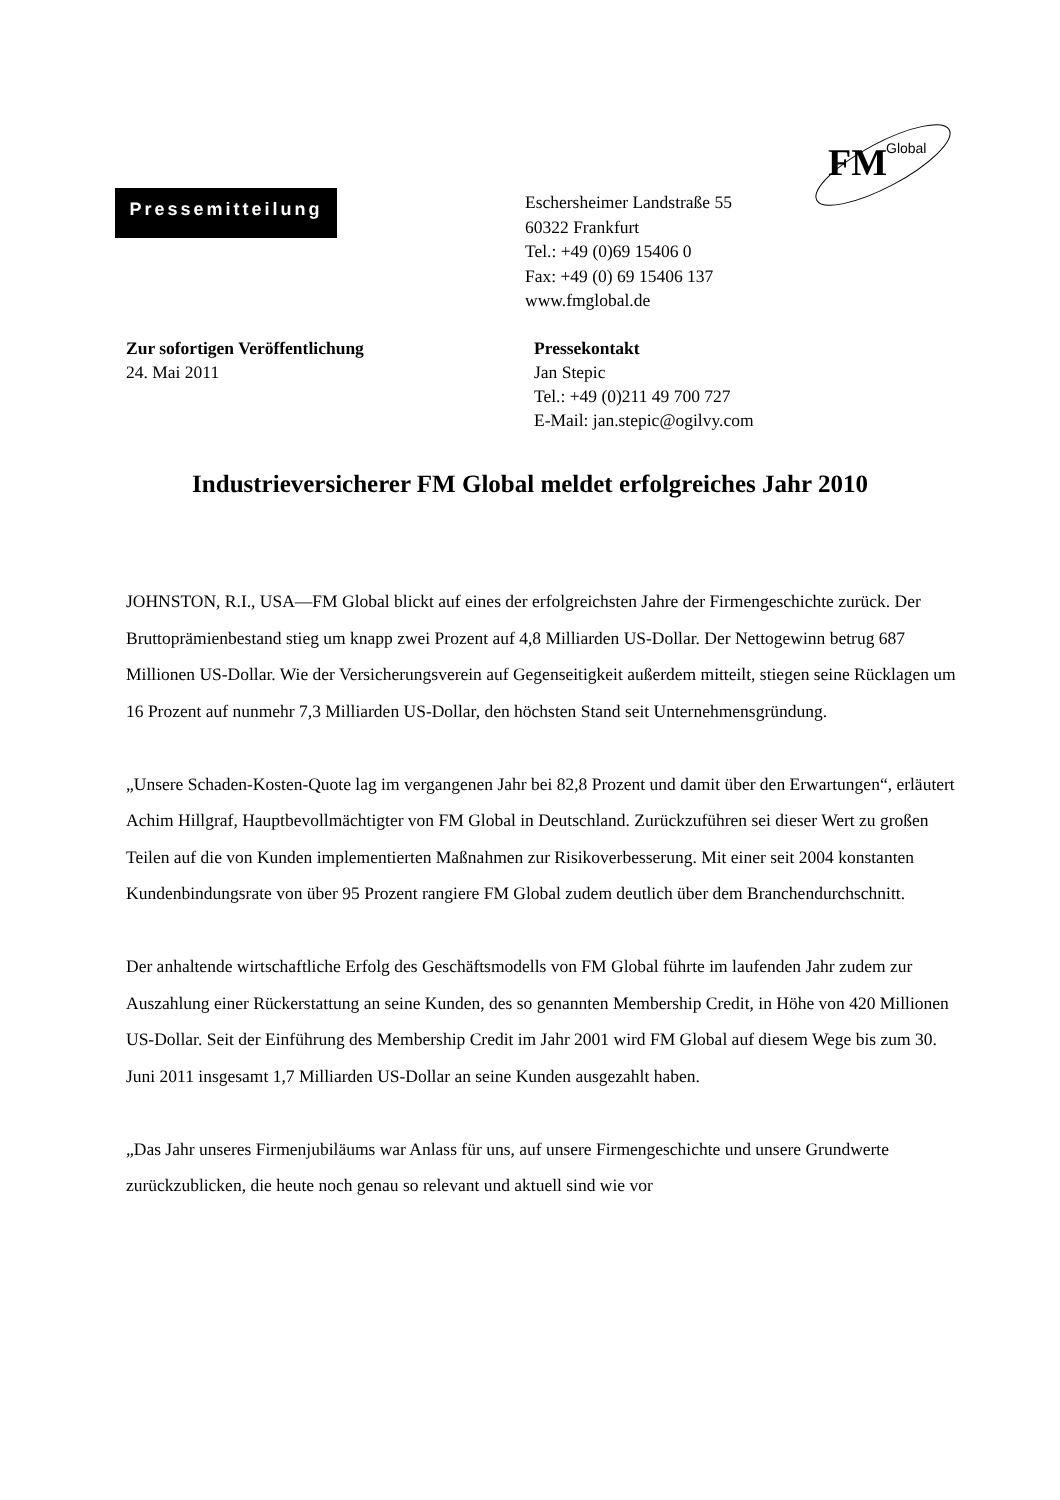FM
Global
Pressemitteilung
Eschersheimer Landstraße 55
60322 Frankfurt
Tel.: +49 (0)69 15406 0
Fax: +49 (0) 69 15406 137
www.fmglobal.de
Zur sofortigen Veröffentlichung
24. Mai 2011
Pressekontakt
Jan Stepic
Tel.: +49 (0)211 49 700 727
E-Mail: jan.stepic@ogilvy.com
Industrieversicherer FM Global meldet erfolgreiches Jahr 2010
JOHNSTON, R.I., USA—FM Global blickt auf eines der erfolgreichsten Jahre der Firmengeschichte zurück. Der Bruttoprämienbestand stieg um knapp zwei Prozent auf 4,8 Milliarden US-Dollar. Der Nettogewinn betrug 687 Millionen US-Dollar. Wie der Versicherungsverein auf Gegenseitigkeit außerdem mitteilt, stiegen seine Rücklagen um 16 Prozent auf nunmehr 7,3 Milliarden US-Dollar, den höchsten Stand seit Unternehmensgründung.
„Unsere Schaden-Kosten-Quote lag im vergangenen Jahr bei 82,8 Prozent und damit über den Erwartungen“, erläutert Achim Hillgraf, Hauptbevollmächtigter von FM Global in Deutschland. Zurückzuführen sei dieser Wert zu großen Teilen auf die von Kunden implementierten Maßnahmen zur Risikoverbesserung. Mit einer seit 2004 konstanten Kundenbindungsrate von über 95 Prozent rangiere FM Global zudem deutlich über dem Branchendurchschnitt.
Der anhaltende wirtschaftliche Erfolg des Geschäftsmodells von FM Global führte im laufenden Jahr zudem zur Auszahlung einer Rückerstattung an seine Kunden, des so genannten Membership Credit, in Höhe von 420 Millionen US-Dollar. Seit der Einführung des Membership Credit im Jahr 2001 wird FM Global auf diesem Wege bis zum 30. Juni 2011 insgesamt 1,7 Milliarden US-Dollar an seine Kunden ausgezahlt haben.
„Das Jahr unseres Firmenjubiläums war Anlass für uns, auf unsere Firmengeschichte und unsere Grundwerte zurückzublicken, die heute noch genau so relevant und aktuell sind wie vor